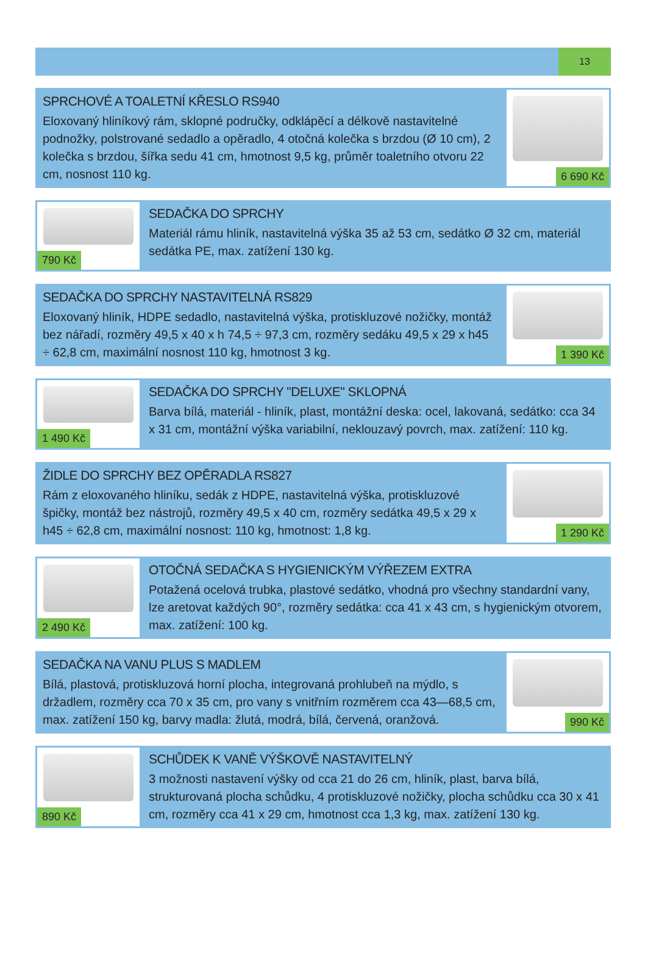13
SPRCHOVÉ A TOALETNÍ KŘESLO RS940
Eloxovaný hliníkový rám, sklopné područky, odklápěcí a délkově nastavitelné podnožky, polstrované sedadlo a opěradlo, 4 otočná kolečka s brzdou (Ø 10 cm), 2 kolečka s brzdou, šířka sedu 41 cm, hmotnost 9,5 kg, průměr toaletního otvoru 22 cm, nosnost 110 kg.
6 690 Kč
790 Kč
SEDAČKA DO SPRCHY
Materiál rámu hliník, nastavitelná výška 35 až 53 cm, sedátko Ø 32 cm, materiál sedátka PE, max. zatížení 130 kg.
SEDAČKA DO SPRCHY NASTAVITELNÁ RS829
Eloxovaný hliník, HDPE sedadlo, nastavitelná výška, protiskluzové nožičky, montáž bez nářadí, rozměry 49,5 x 40 x h 74,5 ÷ 97,3 cm, rozměry sedáku 49,5 x 29 x h45 ÷ 62,8 cm, maximální nosnost 110 kg, hmotnost 3 kg.
1 390 Kč
1 490 Kč
SEDAČKA DO SPRCHY "DELUXE" SKLOPNÁ
Barva bílá, materiál - hliník, plast, montážní deska: ocel, lakovaná, sedátko: cca 34 x 31 cm, montážní výška variabilní, neklouzavý povrch, max. zatížení: 110 kg.
ŽIDLE DO SPRCHY BEZ OPĚRADLA RS827
Rám z eloxovaného hliníku, sedák z HDPE, nastavitelná výška, protiskluzové špičky, montáž bez nástrojů, rozměry 49,5 x 40 cm, rozměry sedátka 49,5 x 29 x h45 ÷ 62,8 cm, maximální nosnost: 110 kg, hmotnost: 1,8 kg.
1 290 Kč
2 490 Kč
OTOČNÁ SEDAČKA S HYGIENICKÝM VÝŘEZEM EXTRA
Potažená ocelová trubka, plastové sedátko, vhodná pro všechny standardní vany, lze aretovat každých 90°, rozměry sedátka: cca 41 x 43 cm, s hygienickým otvorem, max. zatížení: 100 kg.
SEDAČKA NA VANU PLUS S MADLEM
Bílá, plastová, protiskluzová horní plocha, integrovaná prohlubeň na mýdlo, s držadlem, rozměry cca 70 x 35 cm, pro vany s vnitřním rozměrem cca 43—68,5 cm, max. zatížení 150 kg, barvy madla: žlutá, modrá, bílá, červená, oranžová.
990 Kč
890 Kč
SCHŮDEK K VANĚ VÝŠKOVĚ NASTAVITELNÝ
3 možnosti nastavení výšky od cca 21 do 26 cm, hliník, plast, barva bílá, strukturovaná plocha schůdku, 4 protiskluzové nožičky, plocha schůdku cca 30 x 41 cm, rozměry cca 41 x 29 cm, hmotnost cca 1,3 kg, max. zatížení 130 kg.